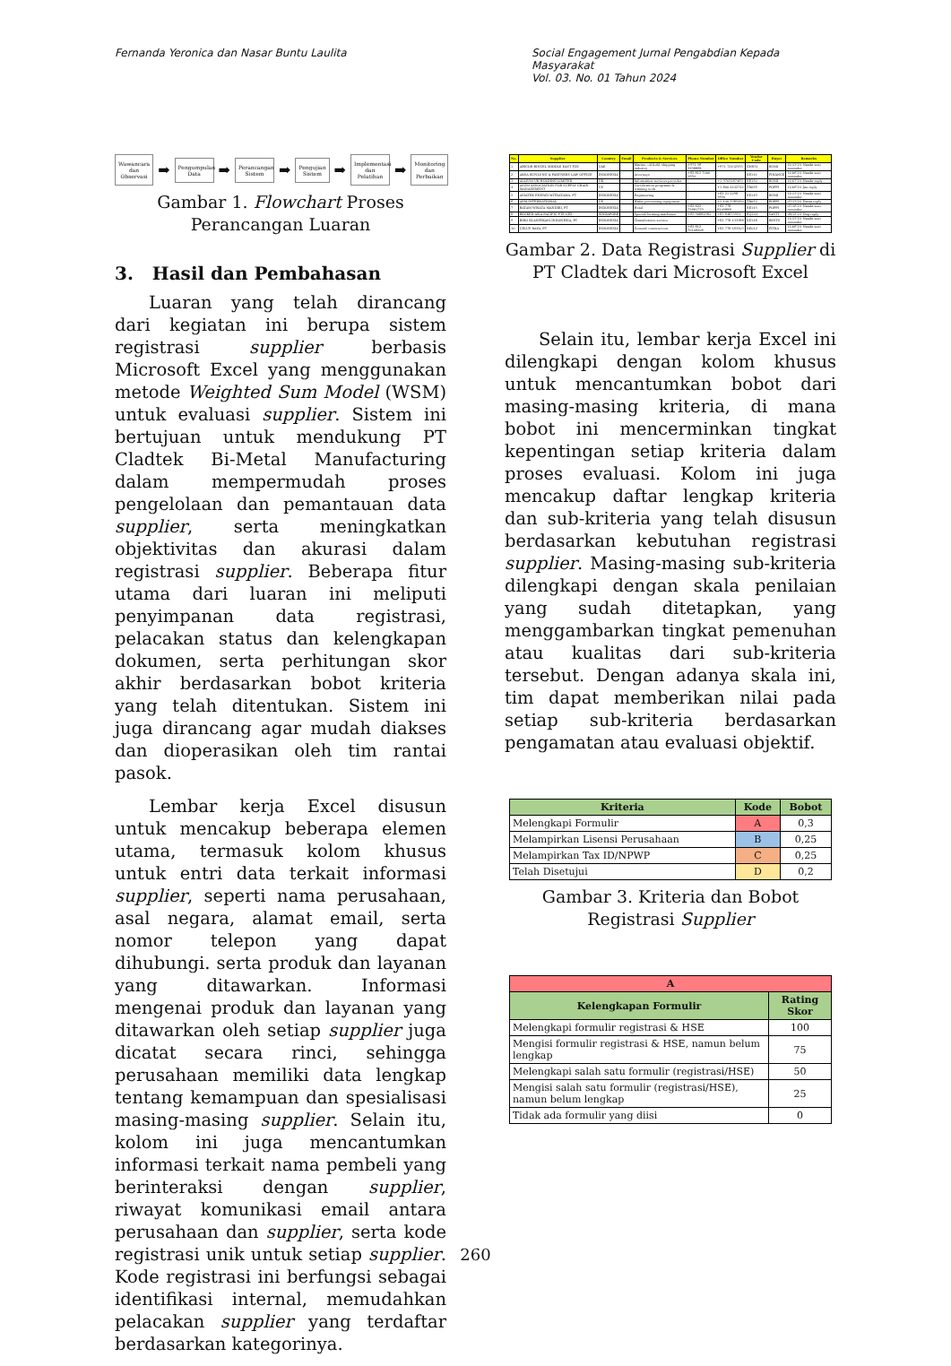Fernanda Yeronica dan Nasar Buntu Laulita
Social Engagement Jurnal Pengabdian Kepada Masyarakat
Vol. 03. No. 01 Tahun 2024
Wawancara dan Observasi ➡ Pengumpulan Data ➡ Perancangan Sistem ➡ Pengujian Sistem ➡ Implementasi dan Pelatihan ➡ Monitoring dan Perbaikan
Gambar 1. Flowchart Proses Perancangan Luaran
3. Hasil dan Pembahasan
Luaran yang telah dirancang dari kegiatan ini berupa sistem registrasi supplier berbasis Microsoft Excel yang menggunakan metode Weighted Sum Model (WSM) untuk evaluasi supplier. Sistem ini bertujuan untuk mendukung PT Cladtek Bi-Metal Manufacturing dalam mempermudah proses pengelolaan dan pemantauan data supplier, serta meningkatkan objektivitas dan akurasi dalam registrasi supplier. Beberapa fitur utama dari luaran ini meliputi penyimpanan data registrasi, pelacakan status dan kelengkapan dokumen, serta perhitungan skor akhir berdasarkan bobot kriteria yang telah ditentukan. Sistem ini juga dirancang agar mudah diakses dan dioperasikan oleh tim rantai pasok.
Lembar kerja Excel disusun untuk mencakup beberapa elemen utama, termasuk kolom khusus untuk entri data terkait informasi supplier, seperti nama perusahaan, asal negara, alamat email, serta nomor telepon yang dapat dihubungi. serta produk dan layanan yang ditawarkan. Informasi mengenai produk dan layanan yang ditawarkan oleh setiap supplier juga dicatat secara rinci, sehingga perusahaan memiliki data lengkap tentang kemampuan dan spesialisasi masing-masing supplier. Selain itu, kolom ini juga mencantumkan informasi terkait nama pembeli yang berinteraksi dengan supplier, riwayat komunikasi email antara perusahaan dan supplier, serta kode registrasi unik untuk setiap supplier. Kode registrasi ini berfungsi sebagai identifikasi internal, memudahkan pelacakan supplier yang terdaftar berdasarkan kategorinya.
| No. | Supplier | Country | Email | Products & Services | Phone Number | Office Number | Vendor Code | Buyer | Remarks |
| --- | --- | --- | --- | --- | --- | --- | --- | --- | --- |
| 1 | ABICOR BINZEL MIDDLE EAST FZE | UAE | | Marine, oil field, shipping industry | +971 56 3298898 | +971 72432355 | GN831 | RUMI | 11/13'24_Nanda sent reminder |
| 2 | AKSA KUNLUNG & PARTNERS LAW OFFICE | INDONESIA | | Attorneys | +62 812 7000 1994 | - | SE144 | FINANCE | 11/06'24_Nanda sent reminder |
| 3 | ALLIUM UK HOLDING LIMITED | UK | | Information services provider | - | +1 9703187463 | SE150 | RUMI | 11/07'24_Nanda reply |
| 4 | ASCM ASSOCIATION FOR SUPPLY CHAIN MANAGEMENT | US | | Certification programs & training tools | - | +1 800 4442742 | TR056 | POPPI | 11/06'24_Jan reply |
| 5 | ASIATEK ENERGI MITRATAMA, PT | INDONESIA | | Engineering | - | +62 21 2298 3650 | SE149 | RUMI | 11/13'24_Nanda sent reminder |
| 6 | ASM INTERNATIONAL | US | | Wafer processing equipment | - | +1 440 3385450 | TR052 | POPPI | 07/13'24_Diana reply |
| 7 | BATAM WISATA MANDIRI, PT | INDONESIA | | Hotel | +62 822 72881779 | +62 778 8105888 | SE145 | POPPI | 07/16'24_Nanda sent reminder |
| 8 | BECKER ASIA PACIFIC PTE LTD | SINGAPORE | | Special forming machines | +65 90882381 | +65 64875951 | EQ244 | YANTI | 08/12'24_Ong reply |
| 9 | BIRO KLASIFIKASI INDONESIA, PT | INDONESIA | | Classification service | - | +62 778 433388 | SE148 | RESTU | 11/13'24_Nanda sent reminder |
| 10 | CELUP RAYA, PT | INDONESIA | | General construction | +62 812 70108208 | +62 778 463503 | RE012 | FITRA | 11/06'24_Nanda sent reminder |
Gambar 2. Data Registrasi Supplier di PT Cladtek dari Microsoft Excel
Selain itu, lembar kerja Excel ini dilengkapi dengan kolom khusus untuk mencantumkan bobot dari masing-masing kriteria, di mana bobot ini mencerminkan tingkat kepentingan setiap kriteria dalam proses evaluasi. Kolom ini juga mencakup daftar lengkap kriteria dan sub-kriteria yang telah disusun berdasarkan kebutuhan registrasi supplier. Masing-masing sub-kriteria dilengkapi dengan skala penilaian yang sudah ditetapkan, yang menggambarkan tingkat pemenuhan atau kualitas dari sub-kriteria tersebut. Dengan adanya skala ini, tim dapat memberikan nilai pada setiap sub-kriteria berdasarkan pengamatan atau evaluasi objektif.
| Kriteria | Kode | Bobot |
| --- | --- | --- |
| Melengkapi Formulir | A | 0,3 |
| Melampirkan Lisensi Perusahaan | B | 0,25 |
| Melampirkan Tax ID/NPWP | C | 0,25 |
| Telah Disetujui | D | 0,2 |
Gambar 3. Kriteria dan Bobot Registrasi Supplier
| A | |
| --- | --- |
| Kelengkapan Formulir | Rating Skor |
| Melengkapi formulir registrasi & HSE | 100 |
| Mengisi formulir registrasi & HSE, namun belum lengkap | 75 |
| Melengkapi salah satu formulir (registrasi/HSE) | 50 |
| Mengisi salah satu formulir (registrasi/HSE), namun belum lengkap | 25 |
| Tidak ada formulir yang diisi | 0 |
260